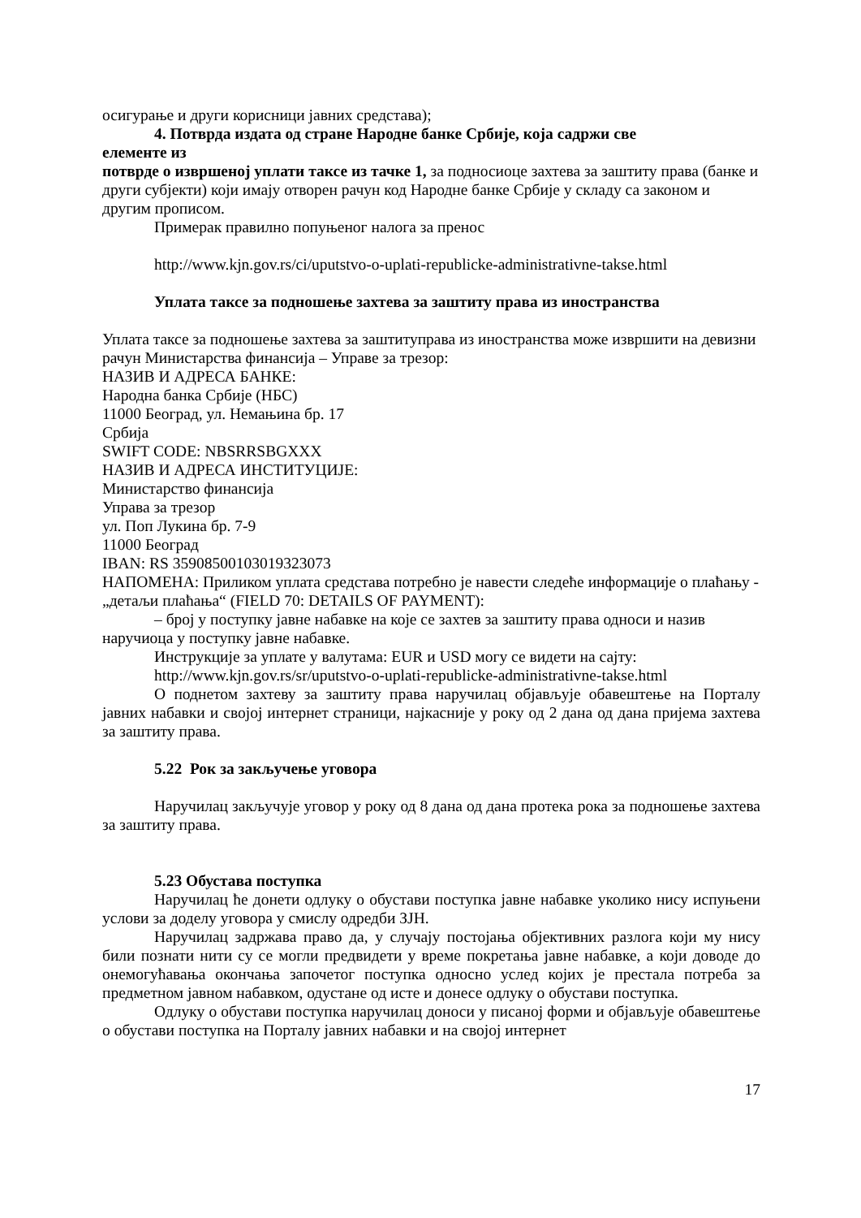осигурање и други корисници јавних средстава);
4. Потврда издата од стране Народне банке Србије, која садржи све
елементе из
потврде о извршеној уплати таксе из тачке 1, за подносиоце захтева за заштиту права (банке и други субјекти) који имају отворен рачун код Народне банке Србије у складу са законом и другим прописом.
Примерак правилно попуњеног налога за пренос
http://www.kjn.gov.rs/ci/uputstvo-o-uplati-republicke-administrativne-takse.html
Уплата таксе за подношење захтева за заштиту права из иностранства
Уплата таксе за подношење захтева за заштитуправа из иностранства може извршити на девизни рачун Министарства финансија – Управе за трезор:
НАЗИВ И АДРЕСА БАНКЕ:
Народна банка Србије (НБС)
11000 Београд, ул. Немањина бр. 17
Србија
SWIFT CODE: NBSRRSBGXXX
НАЗИВ И АДРЕСА ИНСТИТУЦИЈЕ:
Министарство финансија
Управа за трезор
ул. Поп Лукина бр. 7-9
11000 Београд
IBAN: RS 35908500103019323073
НАПОМЕНА: Приликом уплата средстава потребно је навести следеће информације о плаћању - „детаљи плаћања“ (FIELD 70: DETAILS OF PAYMENT):
– број у поступку јавне набавке на које се захтев за заштиту права односи и назив наручиоца у поступку јавне набавке.
Инструкције за уплате у валутама: EUR и USD могу се видети на сајту:
http://www.kjn.gov.rs/sr/uputstvo-o-uplati-republicke-administrativne-takse.html
О поднетом захтеву за заштиту права наручилац објављује обавештење на Порталу јавних набавки и својој интернет страници, најкасније у року од 2 дана од дана пријема захтева за заштиту права.
5.22 Рок за закључење уговора
Наручилац закључује уговор у року од 8 дана од дана протека рока за подношење захтева за заштиту права.
5.23 Обустава поступка
Наручилац ће донети одлуку о обустави поступка јавне набавке уколико нису испуњени услови за доделу уговора у смислу одредби ЗЈН.
Наручилац задржава право да, у случају постојања објективних разлога који му нису били познати нити су се могли предвидети у време покретања јавне набавке, а који доводе до онемогућавања окончања започетог поступка односно услед којих је престала потреба за предметном јавном набавком, одустане од исте и донесе одлуку о обустави поступка.
Одлуку о обустави поступка наручилац доноси у писаној форми и објављује обавештење о обустави поступка на Порталу јавних набавки и на својој интернет
17